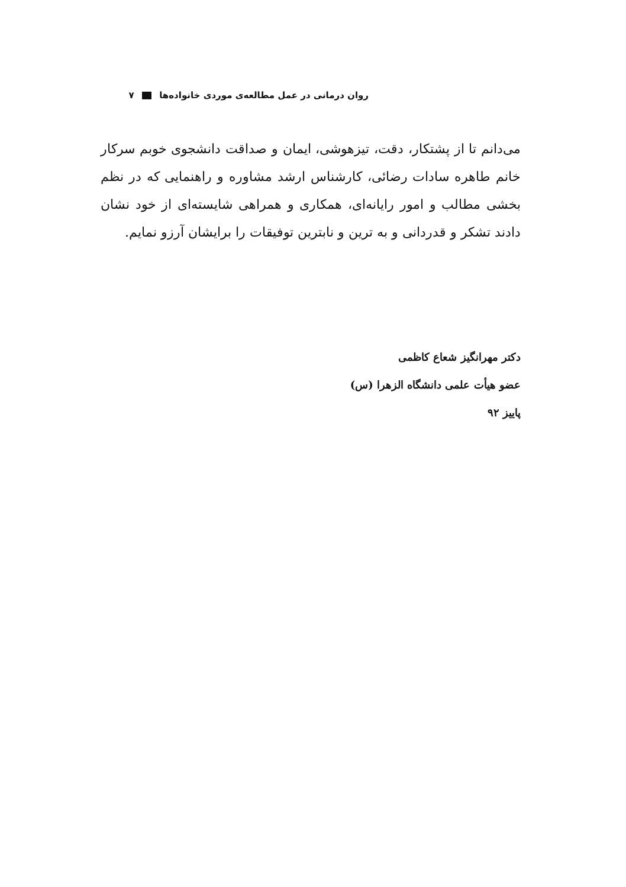روان درمانی در عمل مطالعه‌ی موردی خانواده‌ها ۷
می‌دانم تا از پشتکار، دقت، تیزهوشی، ایمان و صداقت دانشجوی خوبم سرکار خانم طاهره سادات رضائی، کارشناس ارشد مشاوره و راهنمایی که در نظم بخشی مطالب و امور رایانه‌ای، همکاری و همراهی شایسته‌ای از خود نشان دادند تشکر و قدردانی و به ترین و نابترین توفیقات را برایشان آرزو نمایم.
دکتر مهرانگیز شعاع کاظمی
عضو هیأت علمی دانشگاه الزهرا (س)
پاییز ۹۲